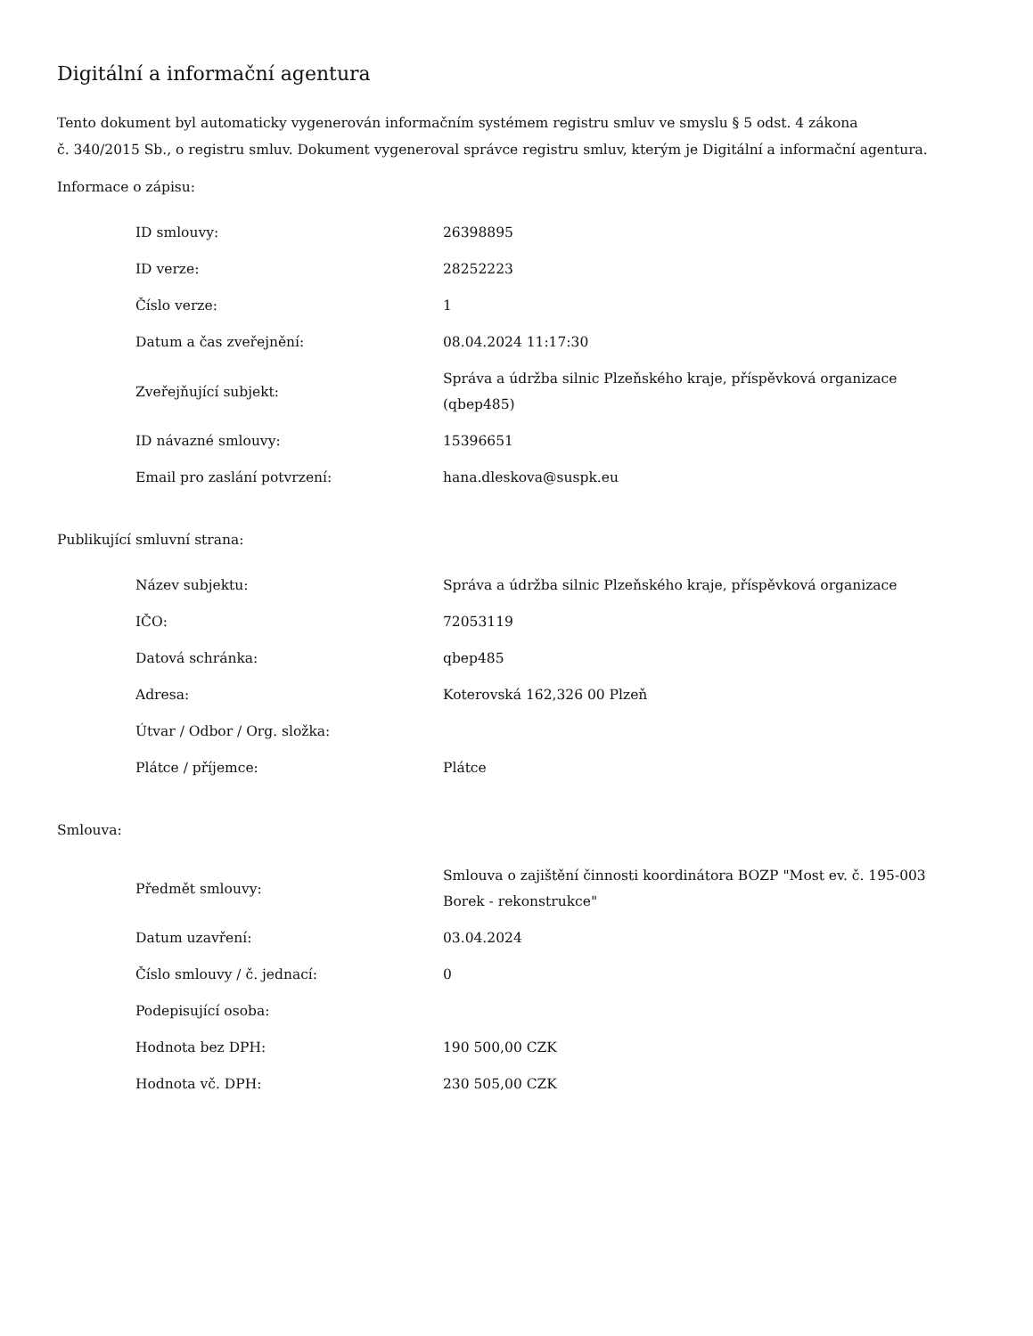Digitální a informační agentura
Tento dokument byl automaticky vygenerován informačním systémem registru smluv ve smyslu § 5 odst. 4 zákona
č. 340/2015 Sb., o registru smluv. Dokument vygeneroval správce registru smluv, kterým je Digitální a informační agentura.
Informace o zápisu:
| ID smlouvy: | 26398895 |
| ID verze: | 28252223 |
| Číslo verze: | 1 |
| Datum a čas zveřejnění: | 08.04.2024 11:17:30 |
| Zveřejňující subjekt: | Správa a údržba silnic Plzeňského kraje, příspěvková organizace (qbep485) |
| ID návazné smlouvy: | 15396651 |
| Email pro zaslání potvrzení: | hana.dleskova@suspk.eu |
Publikující smluvní strana:
| Název subjektu: | Správa a údržba silnic Plzeňského kraje, příspěvková organizace |
| IČO: | 72053119 |
| Datová schránka: | qbep485 |
| Adresa: | Koterovská 162,326 00 Plzeň |
| Útvar / Odbor / Org. složka: | |
| Plátce / příjemce: | Plátce |
Smlouva:
| Předmět smlouvy: | Smlouva o zajištění činnosti koordinátora BOZP "Most ev. č. 195-003 Borek - rekonstrukce" |
| Datum uzavření: | 03.04.2024 |
| Číslo smlouvy / č. jednací: | 0 |
| Podepisující osoba: | |
| Hodnota bez DPH: | 190 500,00 CZK |
| Hodnota vč. DPH: | 230 505,00 CZK |